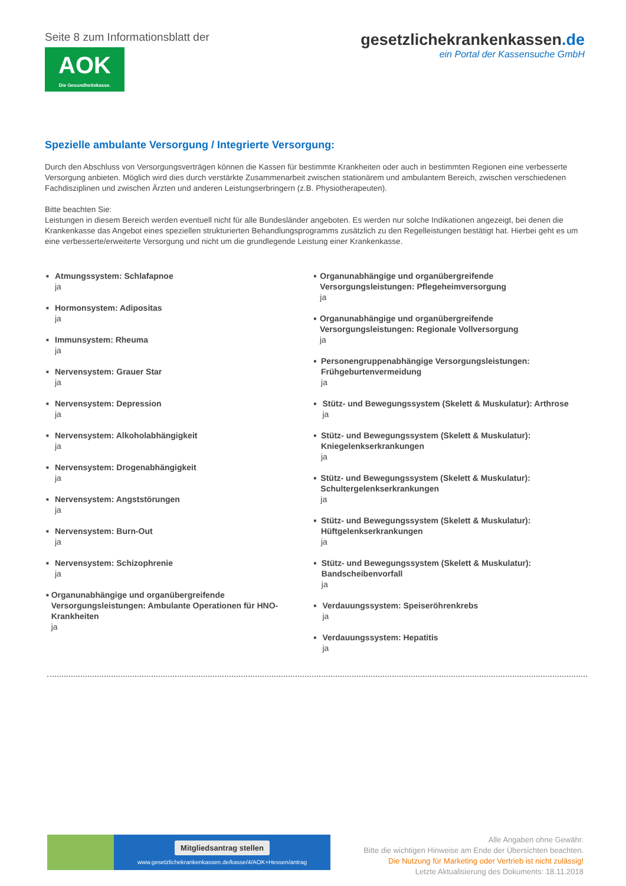Seite 8 zum Informationsblatt der
AOK
Die Gesundheitskasse.
gesetzlichekrankenkassen.de
ein Portal der Kassensuche GmbH
Spezielle ambulante Versorgung / Integrierte Versorgung:
Durch den Abschluss von Versorgungsverträgen können die Kassen für bestimmte Krankheiten oder auch in bestimmten Regionen eine verbesserte Versorgung anbieten. Möglich wird dies durch verstärkte Zusammenarbeit zwischen stationärem und ambulantem Bereich, zwischen verschiedenen Fachdisziplinen und zwischen Ärzten und anderen Leistungserbringern (z.B. Physiotherapeuten).
Bitte beachten Sie:
Leistungen in diesem Bereich werden eventuell nicht für alle Bundesländer angeboten. Es werden nur solche Indikationen angezeigt, bei denen die Krankenkasse das Angebot eines speziellen strukturierten Behandlungsprogramms zusätzlich zu den Regelleistungen bestätigt hat. Hierbei geht es um eine verbesserte/erweiterte Versorgung und nicht um die grundlegende Leistung einer Krankenkasse.
■
Atmungssystem: Schlafapnoe
ja
■
Hormonsystem: Adipositas
ja
■
Immunsystem: Rheuma
ja
■
Nervensystem: Grauer Star
ja
■
Nervensystem: Depression
ja
■
Nervensystem: Alkoholabhängigkeit
ja
■
Nervensystem: Drogenabhängigkeit
ja
■
Nervensystem: Angststörungen
ja
■
Nervensystem: Burn-Out
ja
■
Nervensystem: Schizophrenie
ja
■
Organunabhängige und organübergreifende Versorgungsleistungen: Ambulante Operationen für HNO-Krankheiten
ja
■
Organunabhängige und organübergreifende Versorgungsleistungen: Pflegeheimversorgung
ja
■
Organunabhängige und organübergreifende Versorgungsleistungen: Regionale Vollversorgung
ja
■
Personengruppenabhängige Versorgungsleistungen: Frühgeburtenvermeidung
ja
■
Stütz- und Bewegungssystem (Skelett & Muskulatur): Arthrose
ja
■
Stütz- und Bewegungssystem (Skelett & Muskulatur): Kniegelenkserkrankungen
ja
■
Stütz- und Bewegungssystem (Skelett & Muskulatur): Schultergelenkserkrankungen
ja
■
Stütz- und Bewegungssystem (Skelett & Muskulatur): Hüftgelenkserkrankungen
ja
■
Stütz- und Bewegungssystem (Skelett & Muskulatur): Bandscheibenvorfall
ja
■
Verdauungssystem: Speiseröhrenkrebs
ja
■
Verdauungssystem: Hepatitis
ja
Mitgliedsantrag stellen
www.gesetzlichekrankenkassen.de/kasse/4/AOK+Hessen/antrag
Alle Angaben ohne Gewähr.
Bitte die wichtigen Hinweise am Ende der Übersichten beachten.
Die Nutzung für Marketing oder Vertrieb ist nicht zulässig!
Letzte Aktualisierung des Dokuments: 18.11.2018